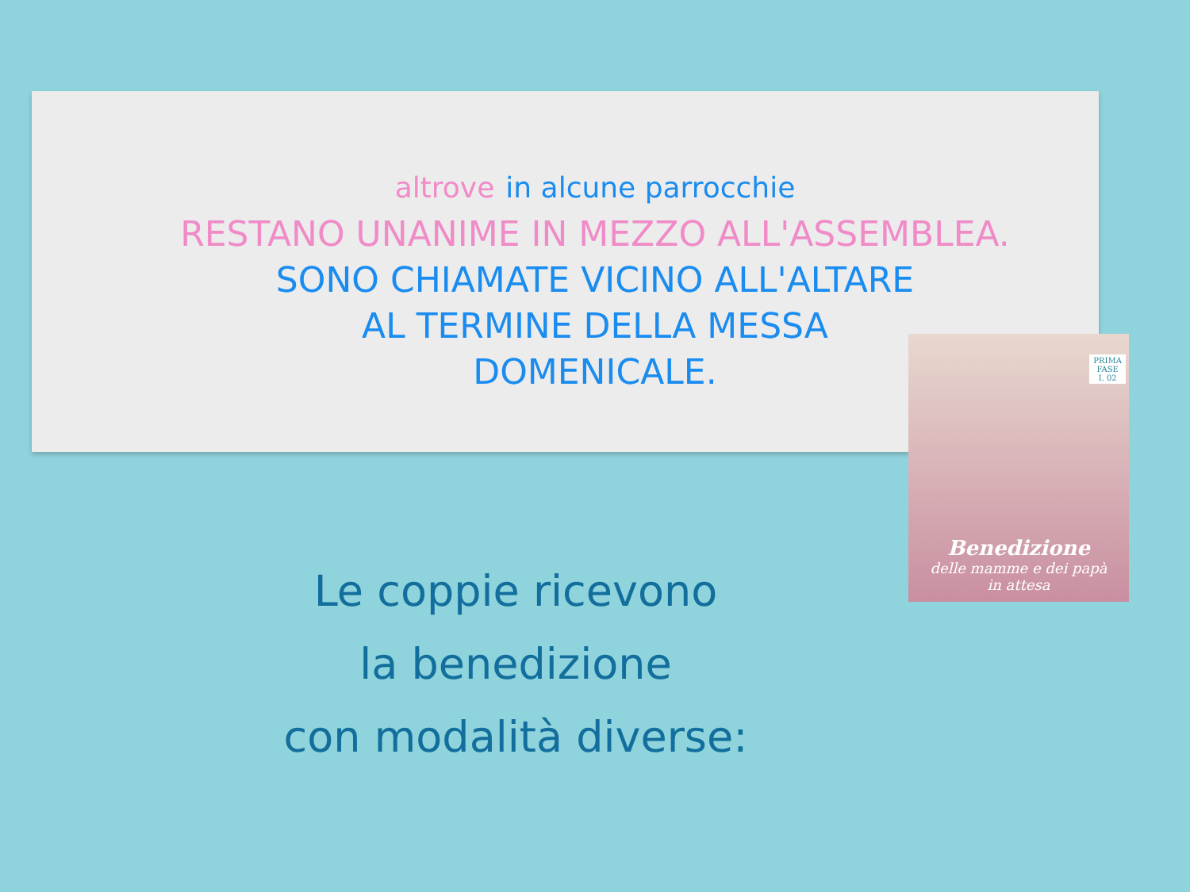altrove in alcune parrocchie
RESTANO UNANIME IN MEZZO ALL'ASSEMBLEA.
SONO CHIAMATE VICINO ALL'ALTARE
AL TERMINE DELLA MESSA
DOMENICALE.
PRIMA
FASE
I. 02
Benedizione
delle mamme e dei papà
in attesa
Le coppie ricevono
la benedizione
con modalità diverse: